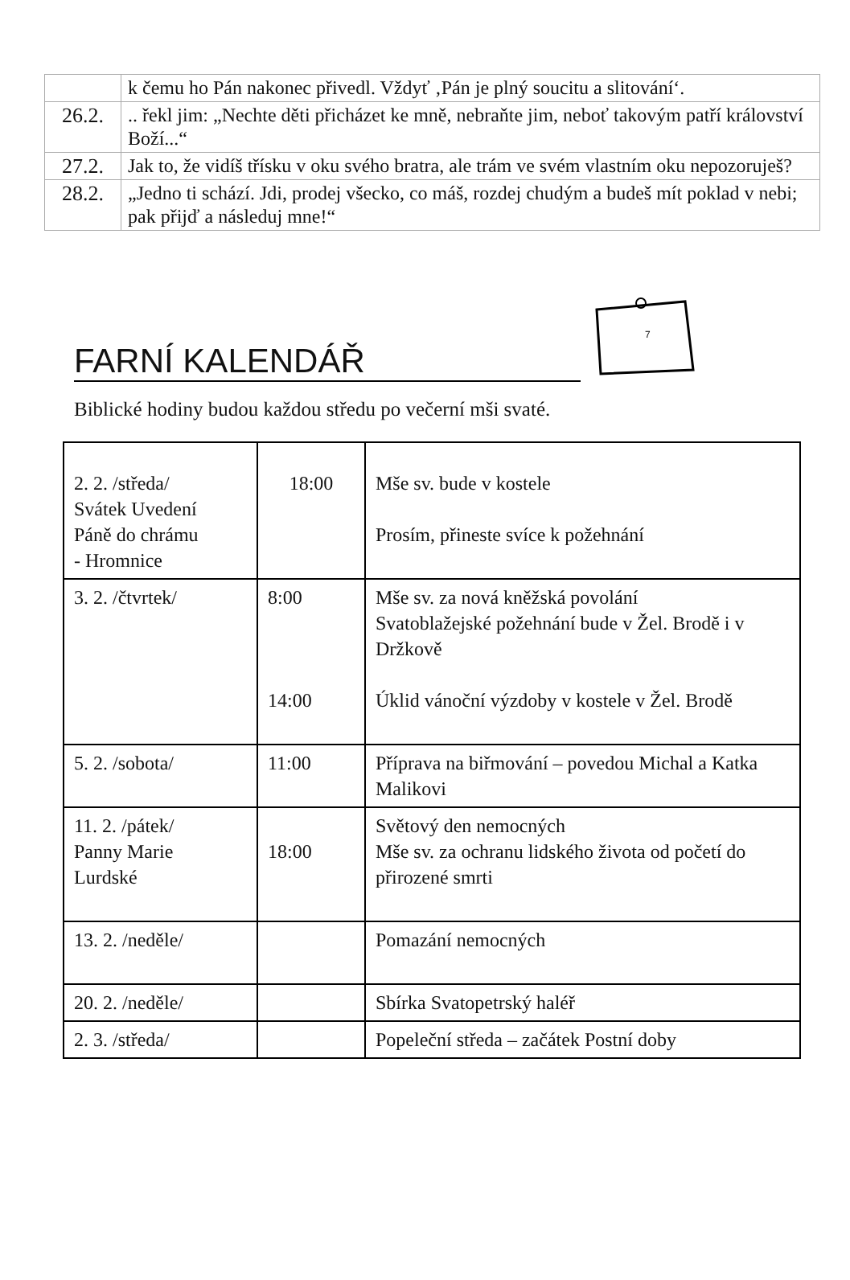| | k čemu ho Pán nakonec přivedl. Vždyť ‚Pán je plný soucitu a slitování‘. |
| 26.2. | .. řekl jim: „Nechte děti přicházet ke mně, nebraňte jim, neboť takovým patří království Boží...“ |
| 27.2. | Jak to, že vidíš třísku v oku svého bratra, ale trám ve svém vlastním oku nepozoruješ? |
| 28.2. | „Jedno ti schází. Jdi, prodej všecko, co máš, rozdej chudým a budeš mít poklad v nebi; pak přijď a následuj mne!“ |
FARNÍ KALENDÁŘ
7
Biblické hodiny budou každou středu po večerní mši svaté.
| 2. 2. /středa/ Svátek Uvedení Páně do chrámu - Hromnice | 18:00 | Mše sv. bude v kostele Prosím, přineste svíce k požehnání |
| 3. 2. /čtvrtek/ | 8:00 14:00 | Mše sv. za nová kněžská povolání Svatoblažejské požehnání bude v Žel. Brodě i v Držkově Úklid vánoční výzdoby v kostele v Žel. Brodě |
| 5. 2. /sobota/ | 11:00 | Příprava na biřmování – povedou Michal a Katka Malikovi |
| 11. 2. /pátek/ Panny Marie Lurdské | 18:00 | Světový den nemocných Mše sv. za ochranu lidského života od početí do přirozené smrti |
| 13. 2. /neděle/ | | Pomazání nemocných |
| 20. 2. /neděle/ | | Sbírka Svatopetrský haléř |
| 2. 3. /středa/ | | Popeleční středa – začátek Postní doby |